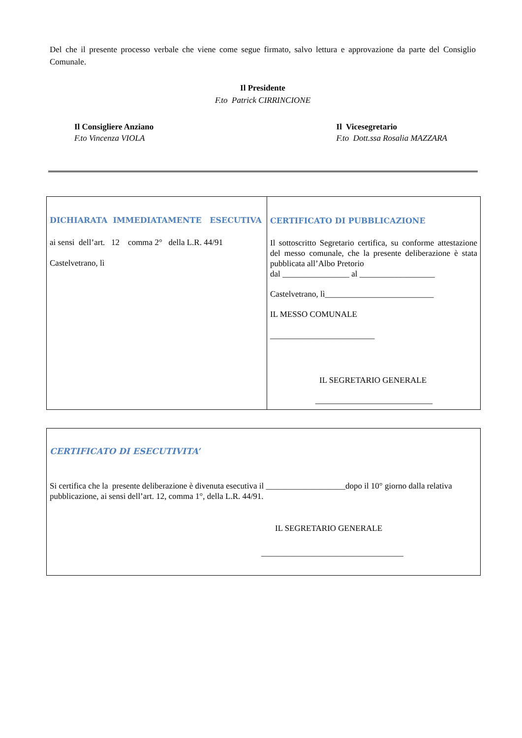Del che il presente processo verbale che viene come segue firmato, salvo lettura e approvazione da parte del Consiglio Comunale.
Il Presidente
F.to Patrick CIRRINCIONE
Il Consigliere Anziano
F.to Vincenza VIOLA
Il Vicesegretario
F.to Dott.ssa Rosalia MAZZARA
DICHIARATA IMMEDIATAMENTE ESECUTIVA
ai sensi dell’art. 12 comma 2° della L.R. 44/91
Castelvetrano, lì
CERTIFICATO DI PUBBLICAZIONE
Il sottoscritto Segretario certifica, su conforme attestazione del messo comunale, che la presente deliberazione è stata pubblicata all’Albo Pretorio
dal ________________ al __________________
Castelvetrano, lì__________________________
IL MESSO COMUNALE
_________________________
IL SEGRETARIO GENERALE
____________________________
CERTIFICATO DI ESECUTIVITA’
Si certifica che la presente deliberazione è divenuta esecutiva il ___________________dopo il 10° giorno dalla relativa pubblicazione, ai sensi dell’art. 12, comma 1°, della L.R. 44/91.
IL SEGRETARIO GENERALE
__________________________________